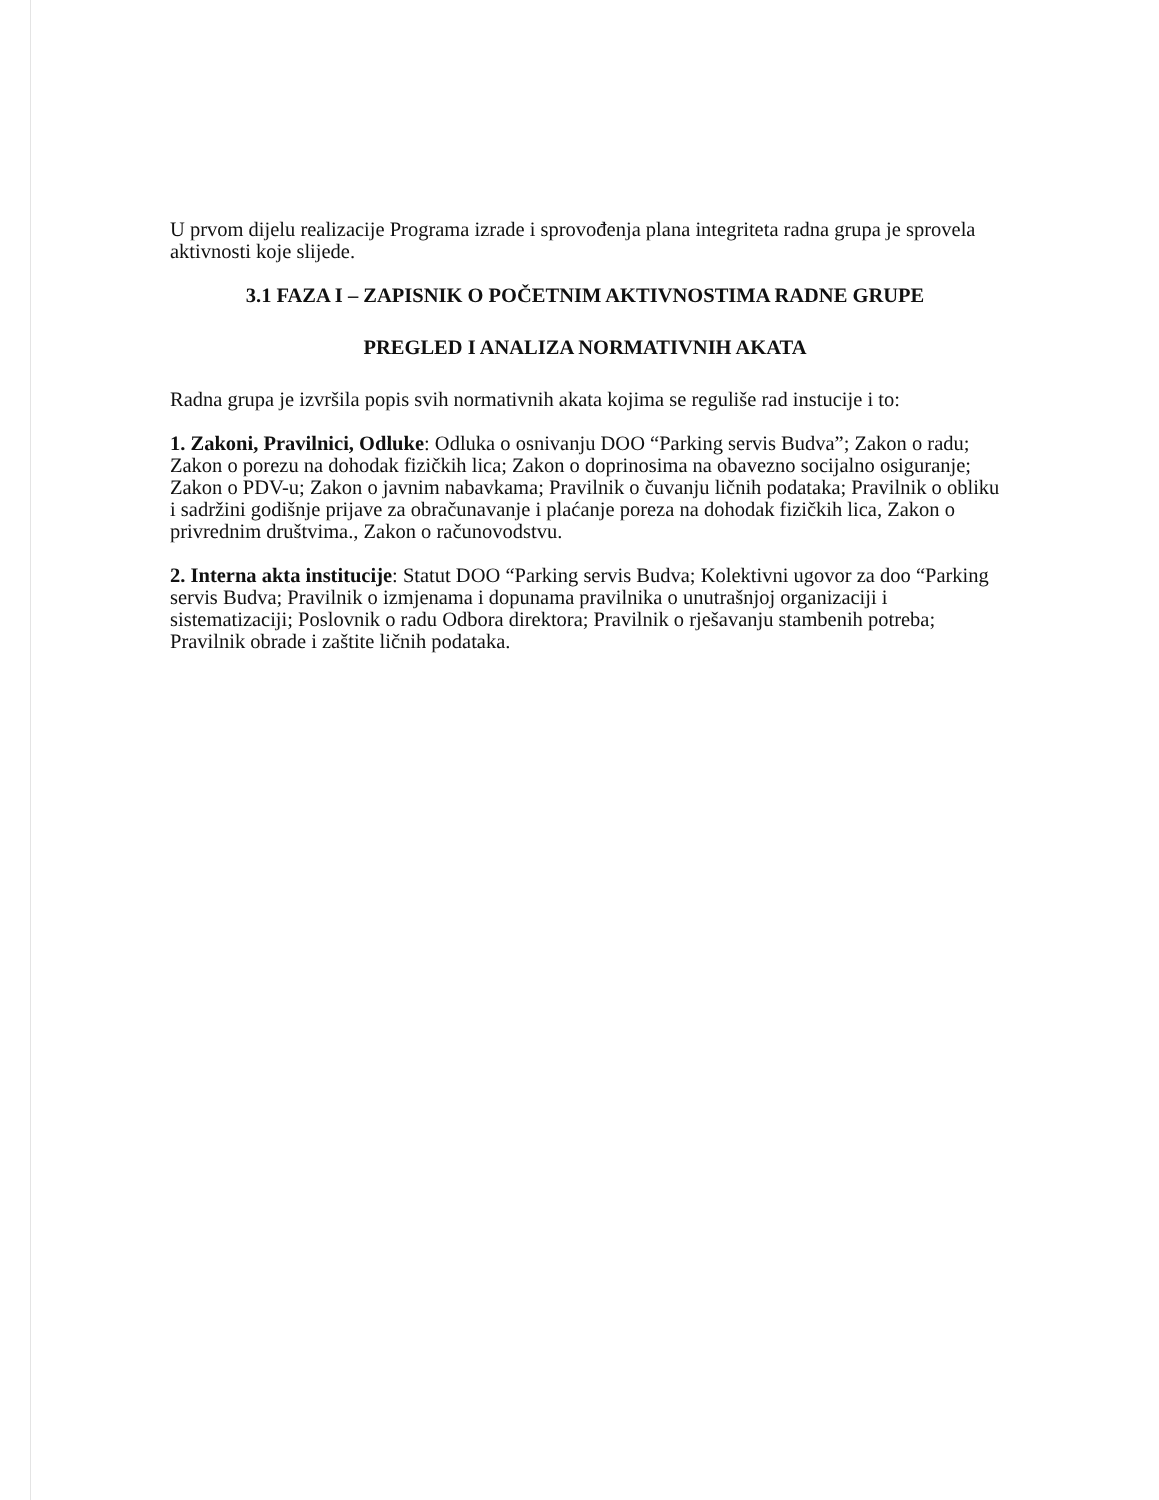U prvom dijelu realizacije Programa izrade i sprovođenja plana integriteta radna grupa je sprovela aktivnosti koje slijede.
3.1 FAZA I – ZAPISNIK O POČETNIM AKTIVNOSTIMA RADNE GRUPE
PREGLED I ANALIZA NORMATIVNIH AKATA
Radna grupa je izvršila popis svih normativnih akata kojima se reguliše rad instucije i to:
1. Zakoni, Pravilnici, Odluke: Odluka o osnivanju DOO “Parking servis Budva”; Zakon o radu; Zakon o porezu na dohodak fizičkih lica; Zakon o doprinosima na obavezno socijalno osiguranje; Zakon o PDV-u; Zakon o javnim nabavkama; Pravilnik o čuvanju ličnih podataka; Pravilnik o obliku i sadržini godišnje prijave za obračunavanje i plaćanje poreza na dohodak fizičkih lica, Zakon o privrednim društvima., Zakon o računovodstvu.
2. Interna akta institucije: Statut DOO “Parking servis Budva; Kolektivni ugovor za doo “Parking servis Budva; Pravilnik o izmjenama i dopunama pravilnika o unutrašnjoj organizaciji i sistematizaciji; Poslovnik o radu Odbora direktora; Pravilnik o rješavanju stambenih potreba; Pravilnik obrade i zaštite ličnih podataka.